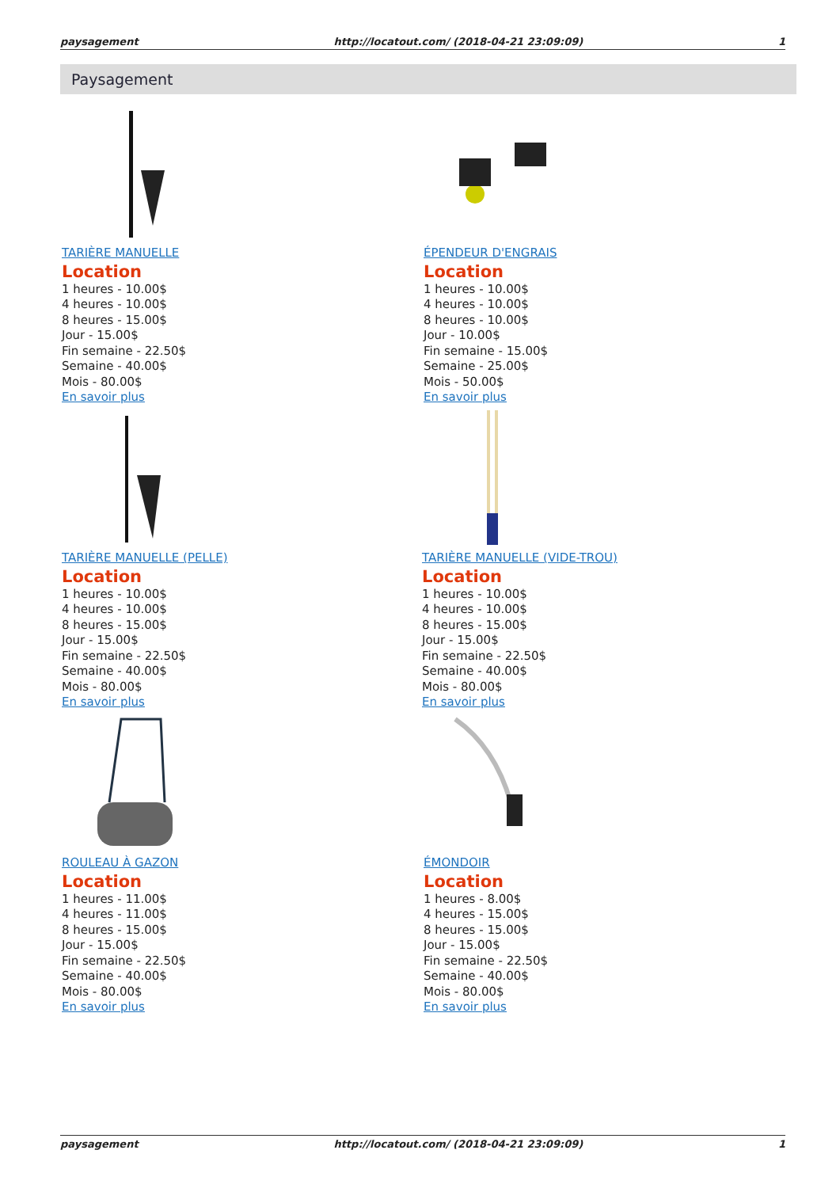paysagement http://locatout.com/ (2018-04-21 23:09:09) 1
Paysagement
TARIÈRE MANUELLE
Location
1 heures - 10.00$
4 heures - 10.00$
8 heures - 15.00$
Jour - 15.00$
Fin semaine - 22.50$
Semaine - 40.00$
Mois - 80.00$
En savoir plus
ÉPENDEUR D'ENGRAIS
Location
1 heures - 10.00$
4 heures - 10.00$
8 heures - 10.00$
Jour - 10.00$
Fin semaine - 15.00$
Semaine - 25.00$
Mois - 50.00$
En savoir plus
TARIÈRE MANUELLE (PELLE)
Location
1 heures - 10.00$
4 heures - 10.00$
8 heures - 15.00$
Jour - 15.00$
Fin semaine - 22.50$
Semaine - 40.00$
Mois - 80.00$
En savoir plus
TARIÈRE MANUELLE (VIDE-TROU)
Location
1 heures - 10.00$
4 heures - 10.00$
8 heures - 15.00$
Jour - 15.00$
Fin semaine - 22.50$
Semaine - 40.00$
Mois - 80.00$
En savoir plus
ROULEAU À GAZON
Location
1 heures - 11.00$
4 heures - 11.00$
8 heures - 15.00$
Jour - 15.00$
Fin semaine - 22.50$
Semaine - 40.00$
Mois - 80.00$
En savoir plus
ÉMONDOIR
Location
1 heures - 8.00$
4 heures - 15.00$
8 heures - 15.00$
Jour - 15.00$
Fin semaine - 22.50$
Semaine - 40.00$
Mois - 80.00$
En savoir plus
paysagement http://locatout.com/ (2018-04-21 23:09:09) 1